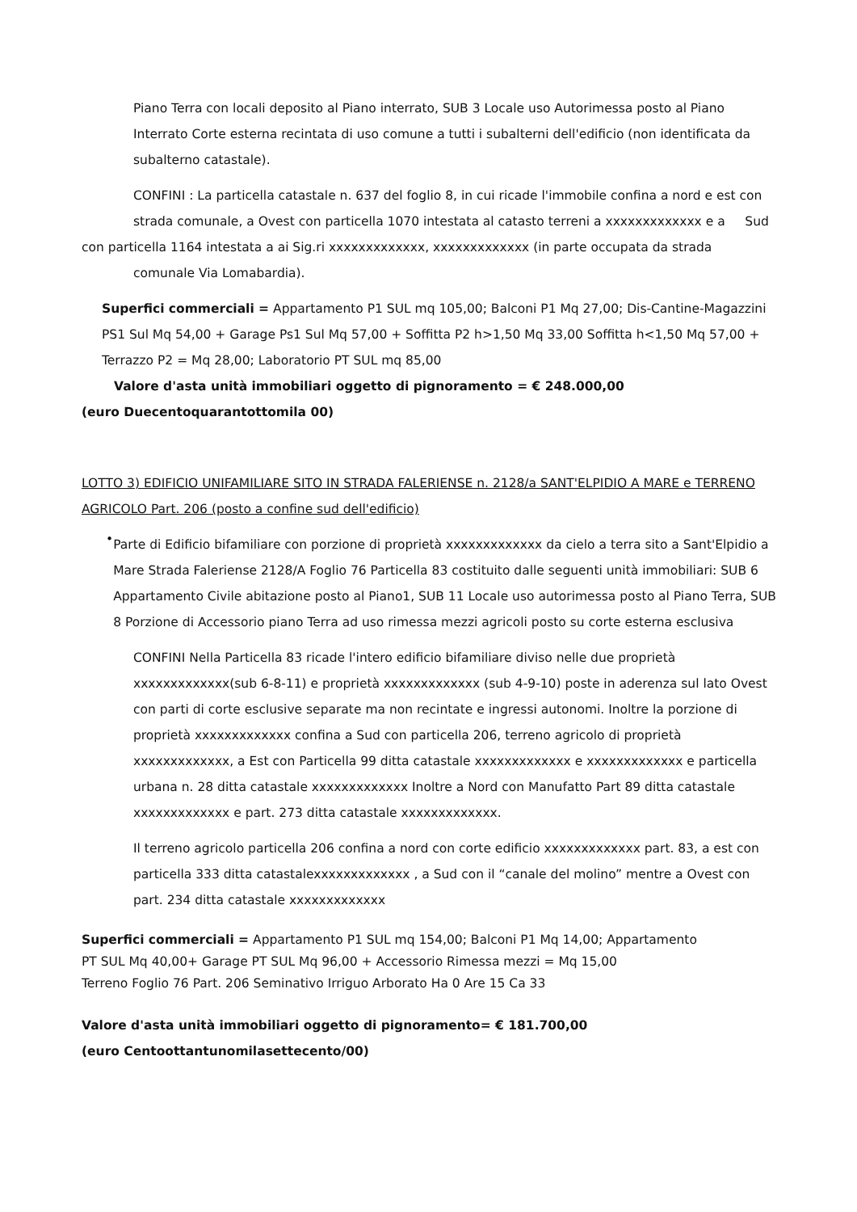Piano Terra con locali deposito al Piano interrato, SUB 3 Locale uso Autorimessa posto al Piano Interrato Corte esterna recintata di uso comune a tutti i subalterni dell'edificio (non identificata da subalterno catastale).
CONFINI : La particella catastale n. 637 del foglio 8, in cui ricade l'immobile confina a nord e est con strada comunale, a Ovest con particella 1070 intestata al catasto terreni a xxxxxxxxxxxxx e a Sud
con particella 1164 intestata a ai Sig.ri xxxxxxxxxxxxx, xxxxxxxxxxxxx (in parte occupata da strada
comunale Via Lomabardia).
Superfici commerciali = Appartamento P1 SUL mq 105,00; Balconi P1 Mq 27,00; Dis-Cantine-Magazzini PS1 Sul Mq 54,00 + Garage Ps1 Sul Mq 57,00 + Soffitta P2 h>1,50 Mq 33,00 Soffitta h<1,50 Mq 57,00 + Terrazzo P2 = Mq 28,00; Laboratorio PT SUL mq 85,00
Valore d'asta unità immobiliari oggetto di pignoramento = € 248.000,00
(euro Duecentoquarantottomila 00)
LOTTO 3) EDIFICIO UNIFAMILIARE SITO IN STRADA FALERIENSE n. 2128/a SANT'ELPIDIO A MARE e TERRENO AGRICOLO Part. 206 (posto a confine sud dell'edificio)
•
Parte di Edificio bifamiliare con porzione di proprietà xxxxxxxxxxxxx da cielo a terra sito a Sant'Elpidio a Mare Strada Faleriense 2128/A Foglio 76 Particella 83 costituito dalle seguenti unità immobiliari: SUB 6 Appartamento Civile abitazione posto al Piano1, SUB 11 Locale uso autorimessa posto al Piano Terra, SUB 8 Porzione di Accessorio piano Terra ad uso rimessa mezzi agricoli posto su corte esterna esclusiva
CONFINI Nella Particella 83 ricade l'intero edificio bifamiliare diviso nelle due proprietà xxxxxxxxxxxxx(sub 6-8-11) e proprietà xxxxxxxxxxxxx (sub 4-9-10) poste in aderenza sul lato Ovest con parti di corte esclusive separate ma non recintate e ingressi autonomi. Inoltre la porzione di proprietà xxxxxxxxxxxxx confina a Sud con particella 206, terreno agricolo di proprietà xxxxxxxxxxxxx, a Est con Particella 99 ditta catastale xxxxxxxxxxxxx e xxxxxxxxxxxxx e particella urbana n. 28 ditta catastale xxxxxxxxxxxxx Inoltre a Nord con Manufatto Part 89 ditta catastale xxxxxxxxxxxxx e part. 273 ditta catastale xxxxxxxxxxxxx.
Il terreno agricolo particella 206 confina a nord con corte edificio xxxxxxxxxxxxx part. 83, a est con particella 333 ditta catastalexxxxxxxxxxxxx , a Sud con il “canale del molino” mentre a Ovest con part. 234 ditta catastale xxxxxxxxxxxxx
Superfici commerciali = Appartamento P1 SUL mq 154,00; Balconi P1 Mq 14,00; Appartamento
PT SUL Mq 40,00+ Garage PT SUL Mq 96,00 + Accessorio Rimessa mezzi = Mq 15,00
Terreno Foglio 76 Part. 206 Seminativo Irriguo Arborato Ha 0 Are 15 Ca 33
Valore d'asta unità immobiliari oggetto di pignoramento= € 181.700,00
(euro Centoottantunomilasettecento/00)